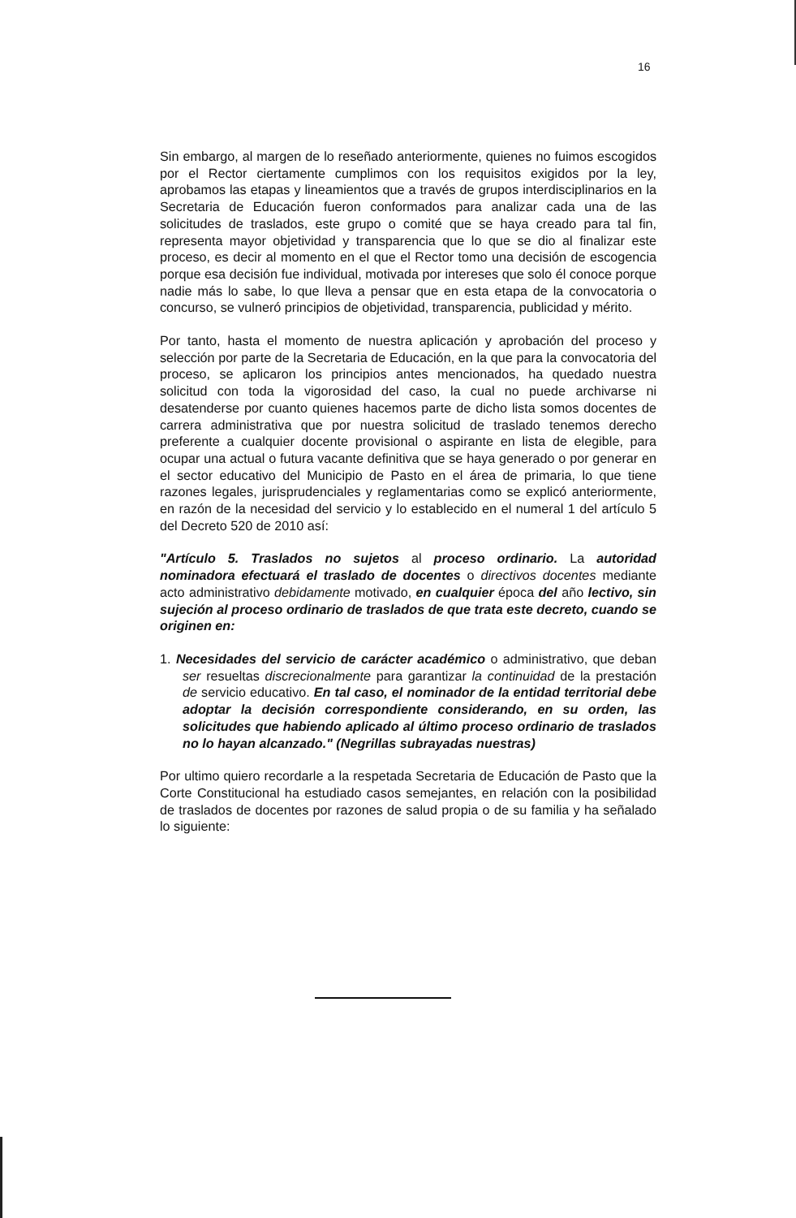16
Sin embargo, al margen de lo reseñado anteriormente, quienes no fuimos escogidos por el Rector ciertamente cumplimos con los requisitos exigidos por la ley, aprobamos las etapas y lineamientos que a través de grupos interdisciplinarios en la Secretaria de Educación fueron conformados para analizar cada una de las solicitudes de traslados, este grupo o comité que se haya creado para tal fin, representa mayor objetividad y transparencia que lo que se dio al finalizar este proceso, es decir al momento en el que el Rector tomo una decisión de escogencia porque esa decisión fue individual, motivada por intereses que solo él conoce porque nadie más lo sabe, lo que lleva a pensar que en esta etapa de la convocatoria o concurso, se vulneró principios de objetividad, transparencia, publicidad y mérito.
Por tanto, hasta el momento de nuestra aplicación y aprobación del proceso y selección por parte de la Secretaria de Educación, en la que para la convocatoria del proceso, se aplicaron los principios antes mencionados, ha quedado nuestra solicitud con toda la vigorosidad del caso, la cual no puede archivarse ni desatenderse por cuanto quienes hacemos parte de dicho lista somos docentes de carrera administrativa que por nuestra solicitud de traslado tenemos derecho preferente a cualquier docente provisional o aspirante en lista de elegible, para ocupar una actual o futura vacante definitiva que se haya generado o por generar en el sector educativo del Municipio de Pasto en el área de primaria, lo que tiene razones legales, jurisprudenciales y reglamentarias como se explicó anteriormente, en razón de la necesidad del servicio y lo establecido en el numeral 1 del artículo 5 del Decreto 520 de 2010 así:
"Artículo 5. Traslados no sujetos al proceso ordinario. La autoridad nominadora efectuará el traslado de docentes o directivos docentes mediante acto administrativo debidamente motivado, en cualquier época del año lectivo, sin sujeción al proceso ordinario de traslados de que trata este decreto, cuando se originen en:
1. Necesidades del servicio de carácter académico o administrativo, que deban ser resueltas discrecionalmente para garantizar la continuidad de la prestación de servicio educativo. En tal caso, el nominador de la entidad territorial debe adoptar la decisión correspondiente considerando, en su orden, las solicitudes que habiendo aplicado al último proceso ordinario de traslados no lo hayan alcanzado." (Negrillas subrayadas nuestras)
Por ultimo quiero recordarle a la respetada Secretaria de Educación de Pasto que la Corte Constitucional ha estudiado casos semejantes, en relación con la posibilidad de traslados de docentes por razones de salud propia o de su familia y ha señalado lo siguiente: